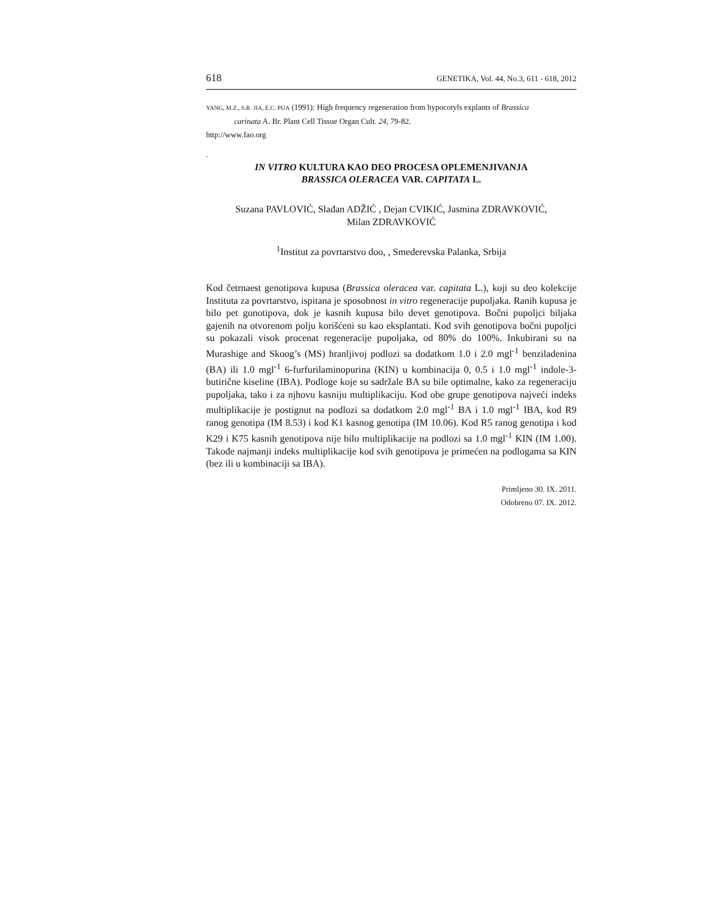618 GENETIKA, Vol. 44, No.3, 611 - 618, 2012
YANG, M.Z., S.R. JIA, E.C. PUA (1991): High frequency regeneration from hypocotyls explants of Brassica
carinata A. Br. Plant Cell Tissue Organ Cult. 24, 79-82.
http://www.fao.org
.
IN VITRO KULTURA KAO DEO PROCESA OPLEMENJIVANJA
BRASSICA OLERACEA VAR. CAPITATA L.
Suzana PAVLOVIĆ, Slađan ADŽIĆ , Dejan CVIKIĆ, Jasmina ZDRAVKOVIĆ,
Milan ZDRAVKOVIĆ
<sup>1</sup> Institut za povrtarstvo doo, , Smederevska Palanka, Srbija
Kod četrnaest genotipova kupusa (Brassica oleracea var. capitata L.), koji su deo kolekcije Instituta za povrtarstvo, ispitana je sposobnost in vitro regeneracije pupoljaka. Ranih kupusa je bilo pet gonotipova, dok je kasnih kupusa bilo devet genotipova. Bočni pupoljci biljaka gajenih na otvorenom polju korišćeni su kao eksplantati. Kod svih genotipova bočni pupoljci su pokazali visok procenat regeneracije pupoljaka, od 80% do 100%. Inkubirani su na Murashige and Skoog’s (MS) hranljivoj podlozi sa dodatkom 1.0 i 2.0 mgl<sup>-1</sup> benziladenina (BA) ili 1.0 mgl<sup>-1</sup> 6-furfurilaminopurina (KIN) u kombinacija 0, 0.5 i 1.0 mgl<sup>-1</sup> indole-3-butirične kiseline (IBA). Podloge koje su sadržale BA su bile optimalne, kako za regeneraciju pupoljaka, tako i za njhovu kasniju multiplikaciju. Kod obe grupe genotipova najveći indeks multiplikacije je postignut na podlozi sa dodatkom 2.0 mgl<sup>-1</sup> BA i 1.0 mgl<sup>-1</sup> IBA, kod R9 ranog genotipa (IM 8.53) i kod K1 kasnog genotipa (IM 10.06). Kod R5 ranog genotipa i kod K29 i K75 kasnih genotipova nije bilo multiplikacije na podlozi sa 1.0 mgl<sup>-1</sup> KIN (IM 1.00). Takođe najmanji indeks multiplikacije kod svih genotipova je primećen na podlogama sa KIN (bez ili u kombinaciji sa IBA).
Primljeno 30. IX. 2011.
Odobreno 07. IX. 2012.